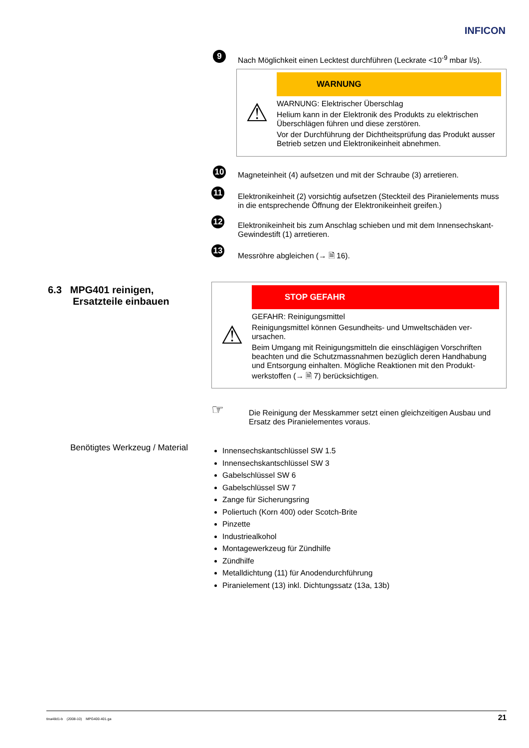INFICON
9 Nach Möglichkeit einen Lecktest durchführen (Leckrate <10<sup>-9</sup> mbar l/s).
⚠
WARNUNG
WARNUNG: Elektrischer Überschlag
Helium kann in der Elektronik des Produkts zu elektrischen Überschlägen führen und diese zerstören.
Vor der Durchführung der Dichtheitsprüfung das Produkt aus­ser Betrieb setzen und Elektronikeinheit abnehmen.
10 Magneteinheit (4) aufsetzen und mit der Schraube (3) arretieren.
11 Elektronikeinheit (2) vorsichtig aufsetzen (Steckteil des Piranielements muss in die entsprechende Öffnung der Elektronikeinheit greifen.)
12 Elektronikeinheit bis zum Anschlag schieben und mit dem Innensechskant-Gewindestift (1) arretieren.
13 Messröhre abgleichen (→ 🗎 16).
6.3 MPG401 reinigen,
Ersatzteile einbauen
⚠
STOP GEFAHR
GEFAHR: Reinigungsmittel
Reinigungsmittel können Gesundheits- und Umweltschäden ver­ursachen.
Beim Umgang mit Reinigungsmitteln die einschlägigen Vorschriften beachten und die Schutzmassnahmen bezüglich deren Handhabung und Entsorgung einhalten. Mögliche Reaktionen mit den Produkt­werkstoffen (→ 🗎 7) berücksichtigen.
☞ Die Reinigung der Messkammer setzt einen gleichzeitigen Ausbau und Ersatz des Piranielementes voraus.
Benötigtes Werkzeug / Material
Innensechskantschlüssel SW 1.5
Innensechskantschlüssel SW 3
Gabelschlüssel SW 6
Gabelschlüssel SW 7
Zange für Sicherungsring
Poliertuch (Korn 400) oder Scotch-Brite
Pinzette
Industriealkohol
Montagewerkzeug für Zündhilfe
Zündhilfe
Metalldichtung (11) für Anodendurchführung
Piranielement (13) inkl. Dichtungssatz (13a, 13b)
tina48d1-b (2008-10) MPG400-401.ga 21